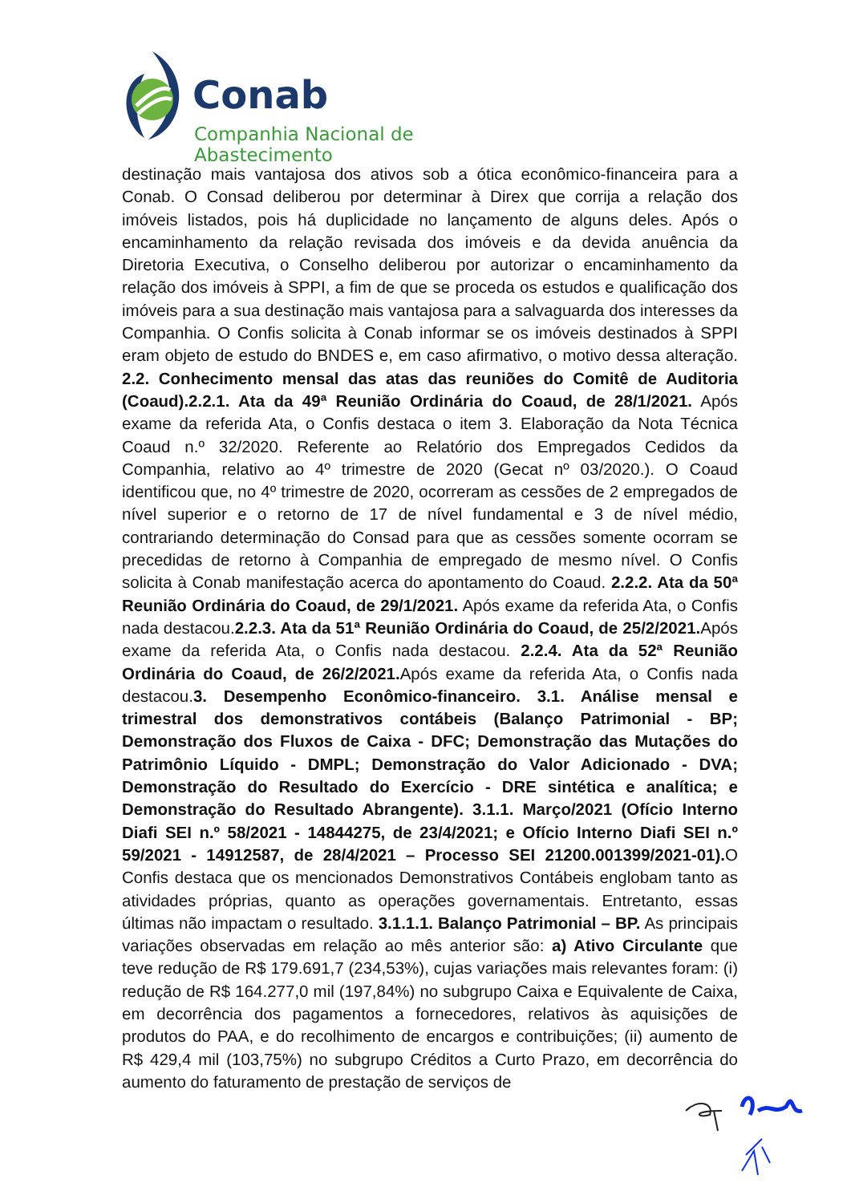Conab
Companhia Nacional de Abastecimento
destinação mais vantajosa dos ativos sob a ótica econômico-financeira para a Conab. O Consad deliberou por determinar à Direx que corrija a relação dos imóveis listados, pois há duplicidade no lançamento de alguns deles. Após o encaminhamento da relação revisada dos imóveis e da devida anuência da Diretoria Executiva, o Conselho deliberou por autorizar o encaminhamento da relação dos imóveis à SPPI, a fim de que se proceda os estudos e qualificação dos imóveis para a sua destinação mais vantajosa para a salvaguarda dos interesses da Companhia. O Confis solicita à Conab informar se os imóveis destinados à SPPI eram objeto de estudo do BNDES e, em caso afirmativo, o motivo dessa alteração. 2.2. Conhecimento mensal das atas das reuniões do Comitê de Auditoria (Coaud).2.2.1. Ata da 49ª Reunião Ordinária do Coaud, de 28/1/2021. Após exame da referida Ata, o Confis destaca o item 3. Elaboração da Nota Técnica Coaud n.º 32/2020. Referente ao Relatório dos Empregados Cedidos da Companhia, relativo ao 4º trimestre de 2020 (Gecat nº 03/2020.). O Coaud identificou que, no 4º trimestre de 2020, ocorreram as cessões de 2 empregados de nível superior e o retorno de 17 de nível fundamental e 3 de nível médio, contrariando determinação do Consad para que as cessões somente ocorram se precedidas de retorno à Companhia de empregado de mesmo nível. O Confis solicita à Conab manifestação acerca do apontamento do Coaud. 2.2.2. Ata da 50ª Reunião Ordinária do Coaud, de 29/1/2021. Após exame da referida Ata, o Confis nada destacou.2.2.3. Ata da 51ª Reunião Ordinária do Coaud, de 25/2/2021. Após exame da referida Ata, o Confis nada destacou. 2.2.4. Ata da 52ª Reunião Ordinária do Coaud, de 26/2/2021. Após exame da referida Ata, o Confis nada destacou.3. Desempenho Econômico-financeiro. 3.1. Análise mensal e trimestral dos demonstrativos contábeis (Balanço Patrimonial - BP; Demonstração dos Fluxos de Caixa - DFC; Demonstração das Mutações do Patrimônio Líquido - DMPL; Demonstração do Valor Adicionado - DVA; Demonstração do Resultado do Exercício - DRE sintética e analítica; e Demonstração do Resultado Abrangente). 3.1.1. Março/2021 (Ofício Interno Diafi SEI n.º 58/2021 - 14844275, de 23/4/2021; e Ofício Interno Diafi SEI n.º 59/2021 - 14912587, de 28/4/2021 – Processo SEI 21200.001399/2021-01). O Confis destaca que os mencionados Demonstrativos Contábeis englobam tanto as atividades próprias, quanto as operações governamentais. Entretanto, essas últimas não impactam o resultado. 3.1.1.1. Balanço Patrimonial – BP. As principais variações observadas em relação ao mês anterior são: a) Ativo Circulante que teve redução de R$ 179.691,7 (234,53%), cujas variações mais relevantes foram: (i) redução de R$ 164.277,0 mil (197,84%) no subgrupo Caixa e Equivalente de Caixa, em decorrência dos pagamentos a fornecedores, relativos às aquisições de produtos do PAA, e do recolhimento de encargos e contribuições; (ii) aumento de R$ 429,4 mil (103,75%) no subgrupo Créditos a Curto Prazo, em decorrência do aumento do faturamento de prestação de serviços de